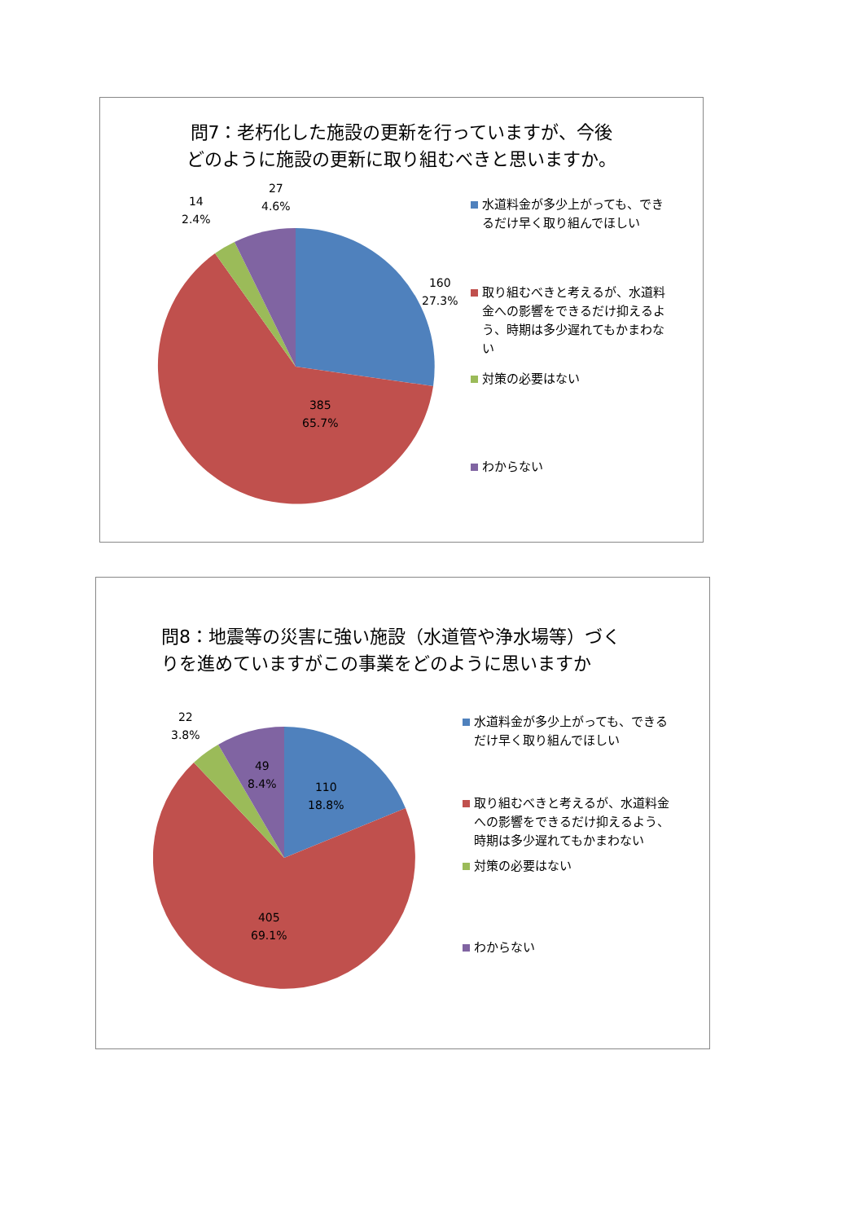問7：老朽化した施設の更新を行っていますが、今後
どのように施設の更新に取り組むべきと思いますか。
160
27.3%
385
65.7%
14
2.4%
27
4.6%
水道料金が多少上がっても、できるだけ早く取り組んでほしい
取り組むべきと考えるが、水道料金への影響をできるだけ抑えるよう、時期は多少遅れてもかまわない
対策の必要はない
わからない
問8：地震等の災害に強い施設（水道管や浄水場等）づく
りを進めていますがこの事業をどのように思いますか
110
18.8%
49
8.4%
405
69.1%
22
3.8%
水道料金が多少上がっても、できるだけ早く取り組んでほしい
取り組むべきと考えるが、水道料金への影響をできるだけ抑えるよう、時期は多少遅れてもかまわない
対策の必要はない
わからない